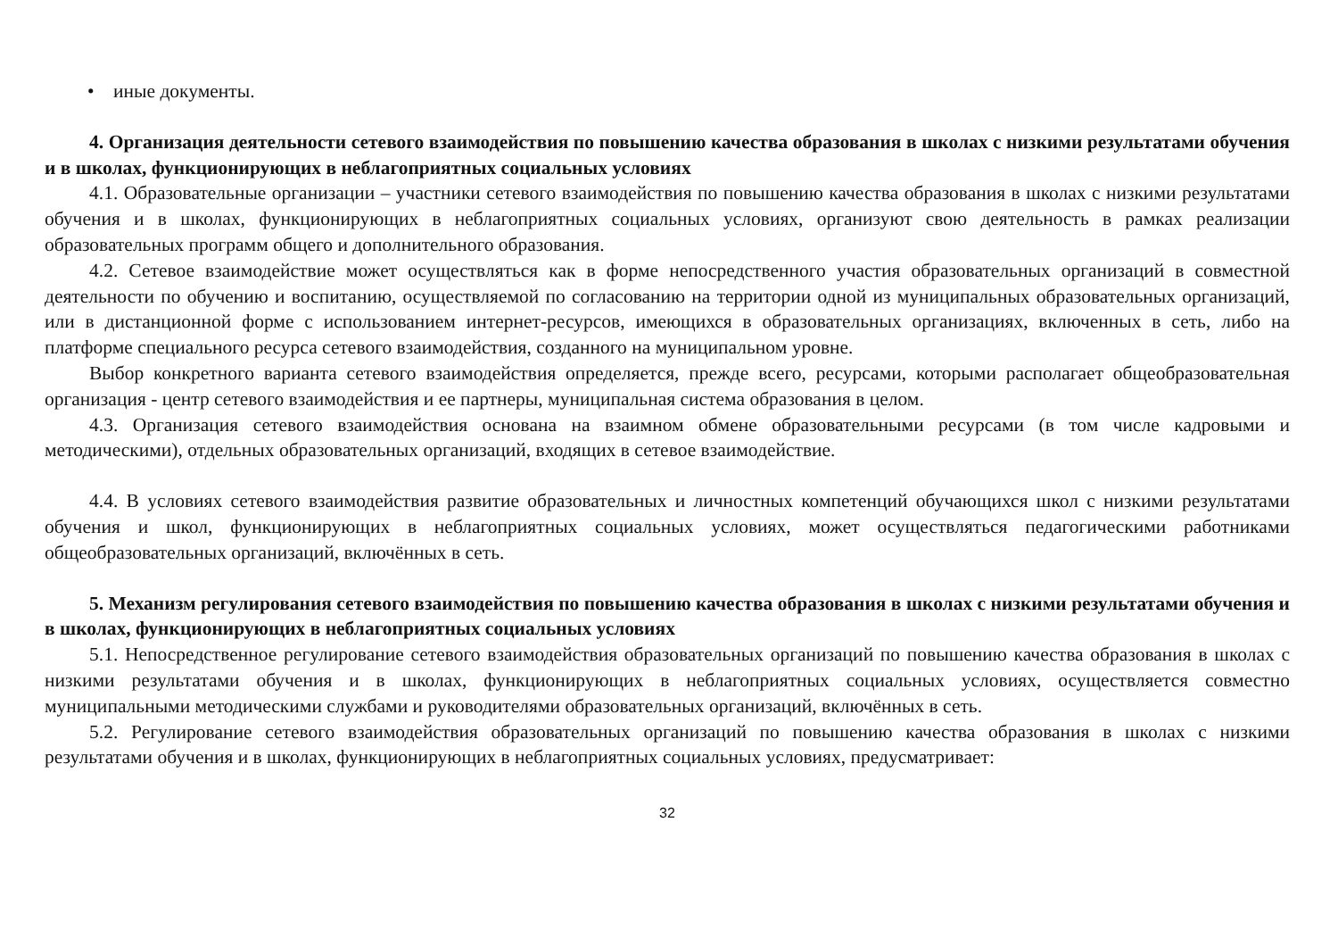• иные документы.
4. Организация деятельности сетевого взаимодействия по повышению качества образования в школах с низкими результатами обучения и в школах, функционирующих в неблагоприятных социальных условиях
4.1. Образовательные организации – участники сетевого взаимодействия по повышению качества образования в школах с низкими результатами обучения и в школах, функционирующих в неблагоприятных социальных условиях, организуют свою деятельность в рамках реализации образовательных программ общего и дополнительного образования.
4.2. Сетевое взаимодействие может осуществляться как в форме непосредственного участия образовательных организаций в совместной деятельности по обучению и воспитанию, осуществляемой по согласованию на территории одной из муниципальных образовательных организаций, или в дистанционной форме с использованием интернет-ресурсов, имеющихся в образовательных организациях, включенных в сеть, либо на платформе специального ресурса сетевого взаимодействия, созданного на муниципальном уровне.
Выбор конкретного варианта сетевого взаимодействия определяется, прежде всего, ресурсами, которыми располагает общеобразовательная организация - центр сетевого взаимодействия и ее партнеры, муниципальная система образования в целом.
4.3. Организация сетевого взаимодействия основана на взаимном обмене образовательными ресурсами (в том числе кадровыми и методическими), отдельных образовательных организаций, входящих в сетевое взаимодействие.
4.4. В условиях сетевого взаимодействия развитие образовательных и личностных компетенций обучающихся школ с низкими результатами обучения и школ, функционирующих в неблагоприятных социальных условиях, может осуществляться педагогическими работниками общеобразовательных организаций, включённых в сеть.
5. Механизм регулирования сетевого взаимодействия по повышению качества образования в школах с низкими результатами обучения и в школах, функционирующих в неблагоприятных социальных условиях
5.1. Непосредственное регулирование сетевого взаимодействия образовательных организаций по повышению качества образования в школах с низкими результатами обучения и в школах, функционирующих в неблагоприятных социальных условиях, осуществляется совместно муниципальными методическими службами и руководителями образовательных организаций, включённых в сеть.
5.2. Регулирование сетевого взаимодействия образовательных организаций по повышению качества образования в школах с низкими результатами обучения и в школах, функционирующих в неблагоприятных социальных условиях, предусматривает:
32